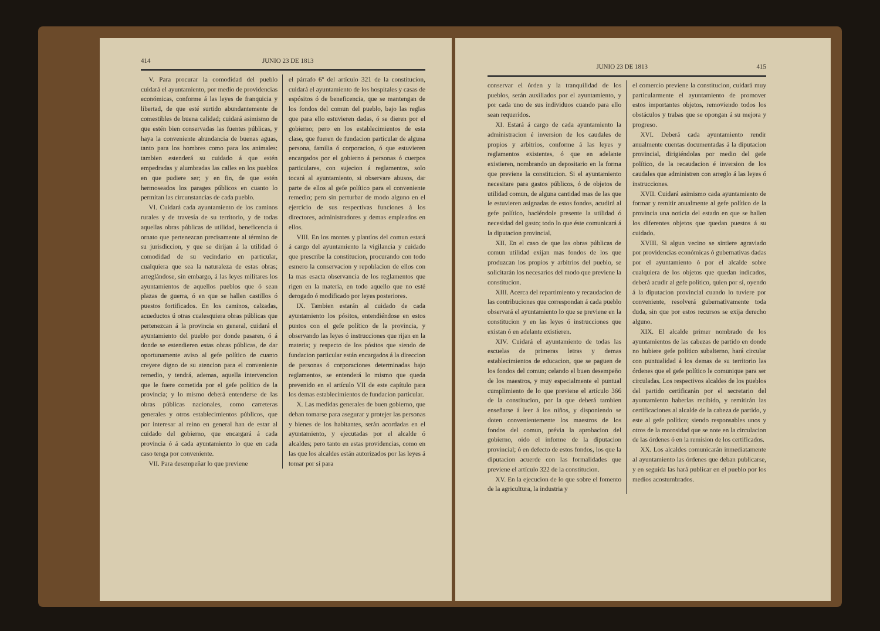414 JUNIO 23 DE 1813
V. Para procurar la comodidad del pueblo cuidará el ayuntamiento, por medio de providencias económicas, conforme á las leyes de franquicia y libertad, de que esté surtido abundantemente de comestibles de buena calidad; cuidará asimismo de que estén bien conservadas las fuentes públicas, y haya la conveniente abundancia de buenas aguas, tanto para los hombres como para los animales: tambien estenderá su cuidado á que estén empedradas y alumbradas las calles en los pueblos en que pudiere ser; y en fin, de que estén hermoseados los parages públicos en cuanto lo permitan las circunstancias de cada pueblo.
VI. Cuidará cada ayuntamiento de los caminos rurales y de travesía de su territorio, y de todas aquellas obras públicas de utilidad, beneficencia ú ornato que pertenezcan precisamente al término de su jurisdiccion, y que se dirijan á la utilidad ó comodidad de su vecindario en particular, cualquiera que sea la naturaleza de estas obras; arreglándose, sin embargo, á las leyes militares los ayuntamientos de aquellos pueblos que ó sean plazas de guerra, ó en que se hallen castillos ó puestos fortificados. En los caminos, calzadas, acueductos ú otras cualesquiera obras públicas que pertenezcan á la provincia en general, cuidará el ayuntamiento del pueblo por donde pasaren, ó á donde se estendieren estas obras públicas, de dar oportunamente aviso al gefe político de cuanto creyere digno de su atencion para el conveniente remedio, y tendrá, ademas, aquella intervencion que le fuere cometida por el gefe político de la provincia; y lo mismo deberá entenderse de las obras públicas nacionales, como carreteras generales y otros establecimientos públicos, que por interesar al reino en general han de estar al cuidado del gobierno, que encargará á cada provincia ó á cada ayuntamiento lo que en cada caso tenga por conveniente.
VII. Para desempeñar lo que previene
el párrafo 6º del artículo 321 de la constitucion, cuidará el ayuntamiento de los hospitales y casas de espósitos ó de beneficencia, que se mantengan de los fondos del comun del pueblo, bajo las reglas que para ello estuvieren dadas, ó se dieren por el gobierno; pero en los establecimientos de esta clase, que fueren de fundacion particular de alguna persona, familia ó corporacion, ó que estuvieren encargados por el gobierno á personas ó cuerpos particulares, con sujecion á reglamentos, solo tocará al ayuntamiento, si observare abusos, dar parte de ellos al gefe político para el conveniente remedio; pero sin perturbar de modo alguno en el ejercicio de sus respectivas funciones á los directores, administradores y demas empleados en ellos.
VIII. En los montes y plantíos del comun estará á cargo del ayuntamiento la vigilancia y cuidado que prescribe la constitucion, procurando con todo esmero la conservacion y repoblacion de ellos con la mas esacta observancia de los reglamentos que rigen en la materia, en todo aquello que no esté derogado ó modificado por leyes posteriores.
IX. Tambien estarán al cuidado de cada ayuntamiento los pósitos, entendiéndose en estos puntos con el gefe político de la provincia, y observando las leyes ó instrucciones que rijan en la materia; y respecto de los pósitos que siendo de fundacion particular están encargados á la direccion de personas ó corporaciones determinadas bajo reglamentos, se entenderá lo mismo que queda prevenido en el artículo VII de este capítulo para los demas establecimientos de fundacion particular.
X. Las medidas generales de buen gobierno, que deban tomarse para asegurar y protejer las personas y bienes de los habitantes, serán acordadas en el ayuntamiento, y ejecutadas por el alcalde ó alcaldes; pero tanto en estas providencias, como en las que los alcaldes están autorizados por las leyes á tomar por sí para
JUNIO 23 DE 1813 415
conservar el órden y la tranquilidad de los pueblos, serán auxiliados por el ayuntamiento, y por cada uno de sus individuos cuando para ello sean requeridos.
XI. Estará á cargo de cada ayuntamiento la administracion é inversion de los caudales de propios y arbitrios, conforme á las leyes y reglamentos existentes, ó que en adelante existieren, nombrando un depositario en la forma que previene la constitucion. Si el ayuntamiento necesitare para gastos públicos, ó de objetos de utilidad comun, de alguna cantidad mas de las que le estuvieren asignadas de estos fondos, acudirá al gefe político, haciéndole presente la utilidad ó necesidad del gasto; todo lo que éste comunicará á la diputacion provincial.
XII. En el caso de que las obras públicas de comun utilidad exijan mas fondos de los que produzcan los propios y arbitrios del pueblo, se solicitarán los necesarios del modo que previene la constitucion.
XIII. Acerca del repartimiento y recaudacion de las contribuciones que correspondan á cada pueblo observará el ayuntamiento lo que se previene en la constitucion y en las leyes ó instrucciones que existan ó en adelante existieren.
XIV. Cuidará el ayuntamiento de todas las escuelas de primeras letras y demas establecimientos de educacion, que se paguen de los fondos del comun; celando el buen desempeño de los maestros, y muy especialmente el puntual cumplimiento de lo que previene el artículo 366 de la constitucion, por la que deberá tambien enseñarse á leer á los niños, y disponiendo se doten convenientemente los maestros de los fondos del comun, prévia la aprobacion del gobierno, oido el informe de la diputacion provincial; ó en defecto de estos fondos, los que la diputacion acuerde con las formalidades que previene el artículo 322 de la constitucion.
XV. En la ejecucion de lo que sobre el fomento de la agricultura, la industria y
el comercio previene la constitucion, cuidará muy particularmente el ayuntamiento de promover estos importantes objetos, removiendo todos los obstáculos y trabas que se opongan á su mejora y progreso.
XVI. Deberá cada ayuntamiento rendir anualmente cuentas documentadas á la diputacion provincial, dirigiéndolas por medio del gefe político, de la recaudacion é inversion de los caudales que administren con arreglo á las leyes ó instrucciones.
XVII. Cuidará asimismo cada ayuntamiento de formar y remitir anualmente al gefe político de la provincia una noticia del estado en que se hallen los diferentes objetos que quedan puestos á su cuidado.
XVIII. Si algun vecino se sintiere agraviado por providencias económicas ó gubernativas dadas por el ayuntamiento ó por el alcalde sobre cualquiera de los objetos que quedan indicados, deberá acudir al gefe político, quien por sí, oyendo á la diputacion provincial cuando lo tuviere por conveniente, resolverá gubernativamente toda duda, sin que por estos recursos se exija derecho alguno.
XIX. El alcalde primer nombrado de los ayuntamientos de las cabezas de partido en donde no hubiere gefe político subalterno, hará circular con puntualidad á los demas de su territorio las órdenes que el gefe político le comunique para ser circuladas. Los respectivos alcaldes de los pueblos del partido certificarán por el secretario del ayuntamiento haberlas recibido, y remitirán las certificaciones al alcalde de la cabeza de partido, y este al gefe político; siendo responsables unos y otros de la morosidad que se note en la circulacion de las órdenes ó en la remision de los certificados.
XX. Los alcaldes comunicarán inmediatamente al ayuntamiento las órdenes que deban publicarse, y en seguida las hará publicar en el pueblo por los medios acostumbrados.